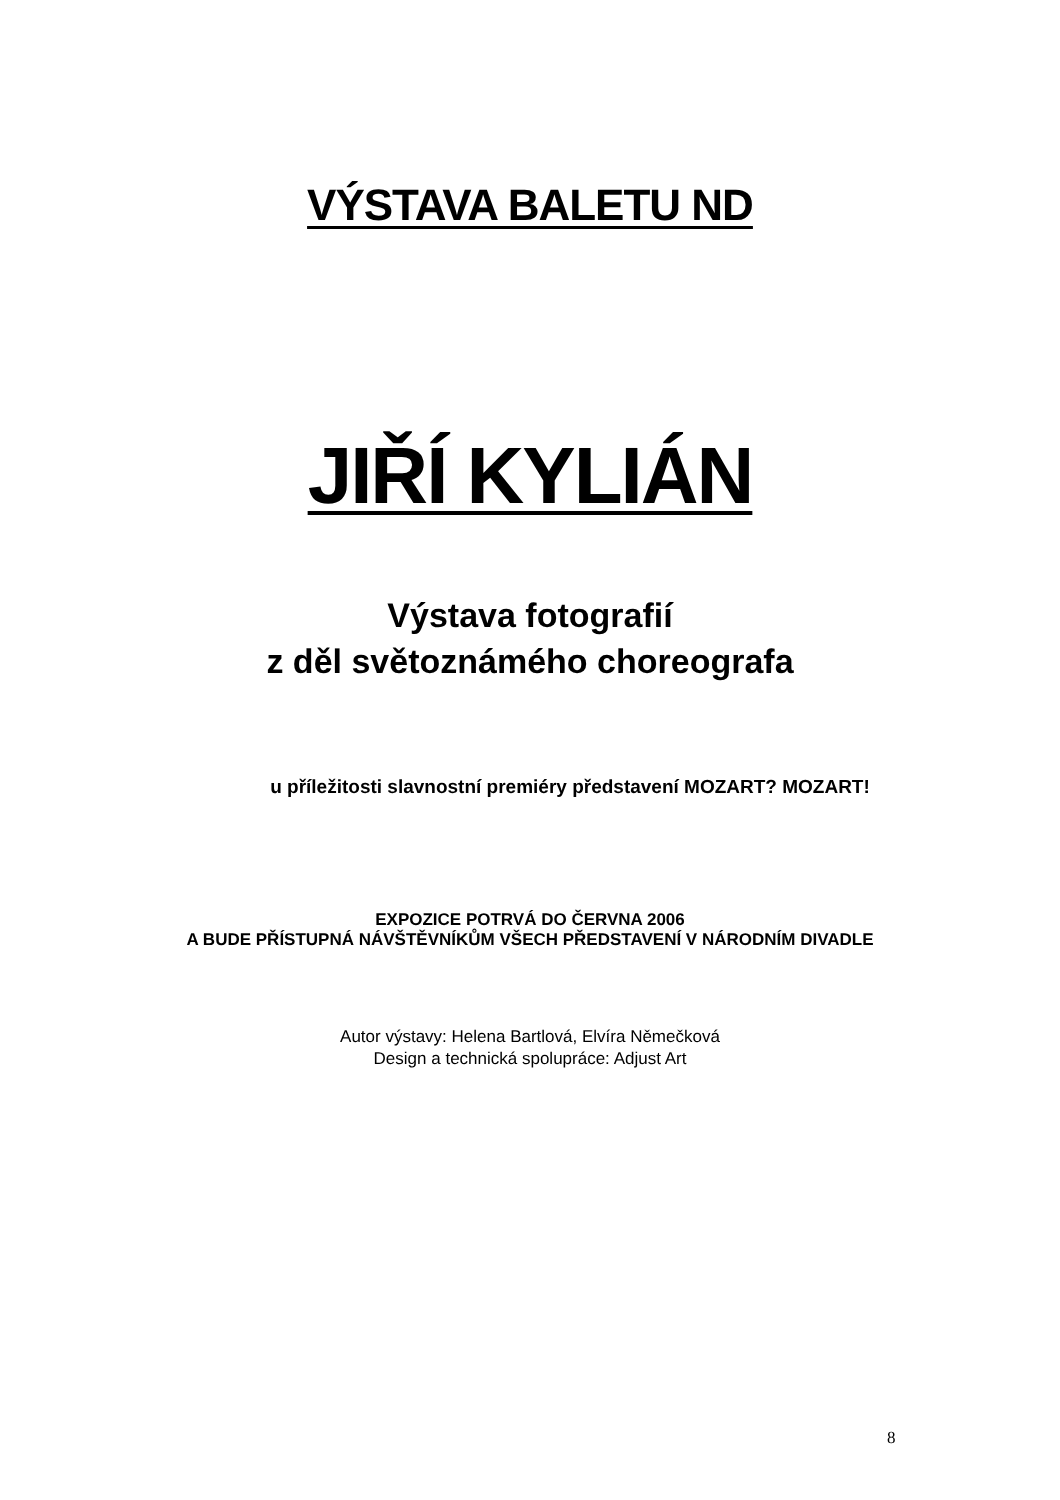VÝSTAVA BALETU ND
JIŘÍ KYLIÁN
Výstava fotografií
z děl světoznámého choreografa
u příležitosti slavnostní premiéry představení MOZART? MOZART!
EXPOZICE POTRVÁ DO ČERVNA 2006
A BUDE PŘÍSTUPNÁ NÁVŠTĚVNÍKŮM VŠECH PŘEDSTAVENÍ V NÁRODNÍM DIVADLE
Autor výstavy: Helena Bartlová, Elvíra Němečková
Design a technická spolupráce: Adjust Art
8